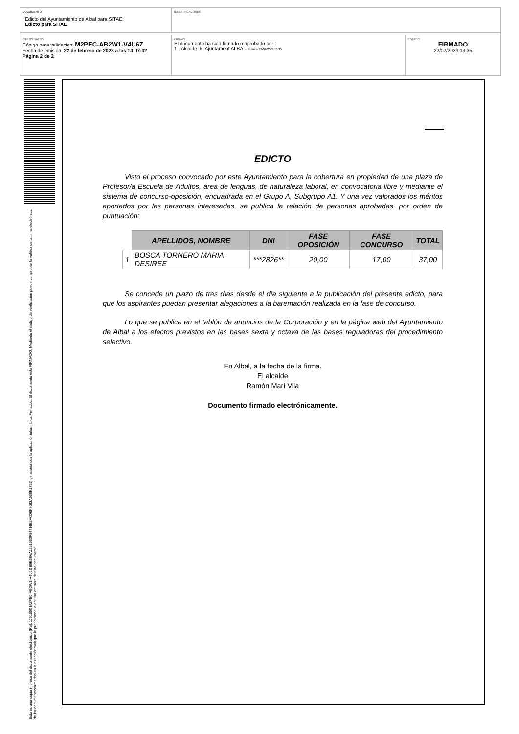DOCUMENTO
Edicto del Ayuntamiento de Albal para SITAE:
Edicto para SITAE
IDENTIFICADORES
OTROS DATOS
Código para validación: M2PEC-AB2W1-V4U6Z
Fecha de emisión: 22 de febrero de 2023 a las 14:07:02
Página 2 de 2
FIRMAS
El documento ha sido firmado o aprobado por :
1.- Alcalde de Ajuntament ALBAL.Firmado 22/02/2023 13:35
ESTADO
FIRMADO
22/02/2023 13:35
Esta es una copia impresa del documento electrónico (Ref: 1351650 M2PEC-AB2W1-V4U6Z 89E6E6A9221663F84744E8A0D6F7083A536F1755) generada con la aplicación informática Firmadoc. El documento está FIRMADO. Mediante el código de verificación puede comprobar la validez de la firma electrónica de los documentos firmados en la dirección web que le proporciona la entidad emisora de este documento.
EDICTO
Visto el proceso convocado por este Ayuntamiento para la cobertura en propiedad de una plaza de Profesor/a Escuela de Adultos, área de lenguas, de naturaleza laboral, en convocatoria libre y mediante el sistema de concurso-oposición, encuadrada en el Grupo A, Subgrupo A1. Y una vez valorados los méritos aportados por las personas interesadas, se publica la relación de personas aprobadas, por orden de puntuación:
| | APELLIDOS, NOMBRE | DNI | FASE OPOSICIÓN | FASE CONCURSO | TOTAL |
| --- | --- | --- | --- | --- | --- |
| 1 | BOSCA TORNERO MARIA DESIREE | ***2826** | 20,00 | 17,00 | 37,00 |
Se concede un plazo de tres días desde el día siguiente a la publicación del presente edicto, para que los aspirantes puedan presentar alegaciones a la baremación realizada en la fase de concurso.
Lo que se publica en el tablón de anuncios de la Corporación y en la página web del Ayuntamiento de Albal a los efectos previstos en las bases sexta y octava de las bases reguladoras del procedimiento selectivo.
En Albal, a la fecha de la firma.
El alcalde
Ramón Marí Vila
Documento firmado electrónicamente.